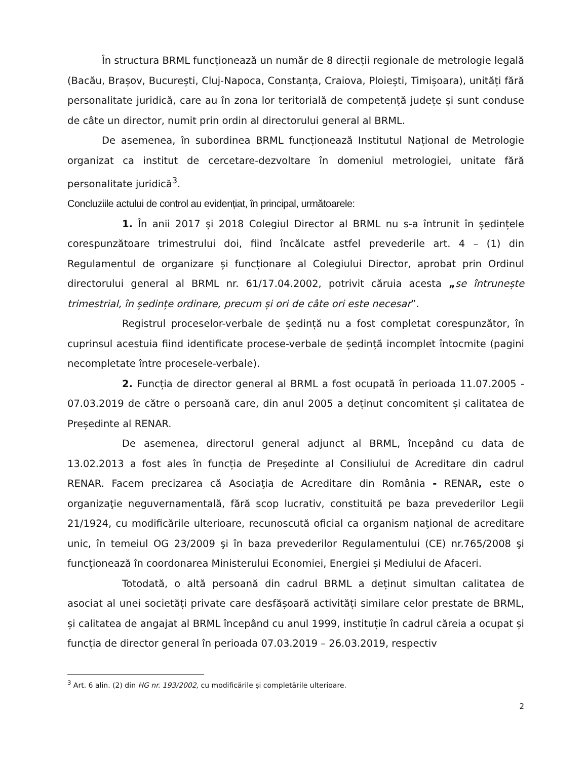În structura BRML funcționează un număr de 8 direcții regionale de metrologie legală (Bacău, Brașov, București, Cluj-Napoca, Constanța, Craiova, Ploiești, Timișoara), unități fără personalitate juridică, care au în zona lor teritorială de competență județe și sunt conduse de câte un director, numit prin ordin al directorului general al BRML.
De asemenea, în subordinea BRML funcționează Institutul Național de Metrologie organizat ca institut de cercetare-dezvoltare în domeniul metrologiei, unitate fără personalitate juridică<sup>3</sup>.
Concluziile actului de control au evidențiat, în principal, următoarele:
1. În anii 2017 și 2018 Colegiul Director al BRML nu s-a întrunit în ședințele corespunzătoare trimestrului doi, fiind încălcate astfel prevederile art. 4 – (1) din Regulamentul de organizare și funcționare al Colegiului Director, aprobat prin Ordinul directorului general al BRML nr. 61/17.04.2002, potrivit căruia acesta „se întrunește trimestrial, în ședințe ordinare, precum și ori de câte ori este necesar”.
Registrul proceselor-verbale de ședință nu a fost completat corespunzător, în cuprinsul acestuia fiind identificate procese-verbale de ședință incomplet întocmite (pagini necompletate între procesele-verbale).
2. Funcția de director general al BRML a fost ocupată în perioada 11.07.2005 - 07.03.2019 de către o persoană care, din anul 2005 a deținut concomitent și calitatea de Președinte al RENAR.
De asemenea, directorul general adjunct al BRML, începând cu data de 13.02.2013 a fost ales în funcția de Președinte al Consiliului de Acreditare din cadrul RENAR. Facem precizarea că Asociaţia de Acreditare din România - RENAR, este o organizaţie neguvernamentală, fără scop lucrativ, constituită pe baza prevederilor Legii 21/1924, cu modificările ulterioare, recunoscută oficial ca organism naţional de acreditare unic, în temeiul OG 23/2009 şi în baza prevederilor Regulamentului (CE) nr.765/2008 şi funcţionează în coordonarea Ministerului Economiei, Energiei și Mediului de Afaceri.
Totodată, o altă persoană din cadrul BRML a deținut simultan calitatea de asociat al unei societăți private care desfășoară activități similare celor prestate de BRML, și calitatea de angajat al BRML începând cu anul 1999, instituție în cadrul căreia a ocupat și funcția de director general în perioada 07.03.2019 – 26.03.2019, respectiv
<sup>3</sup> Art. 6 alin. (2) din HG nr. 193/2002, cu modificările și completările ulterioare.
2